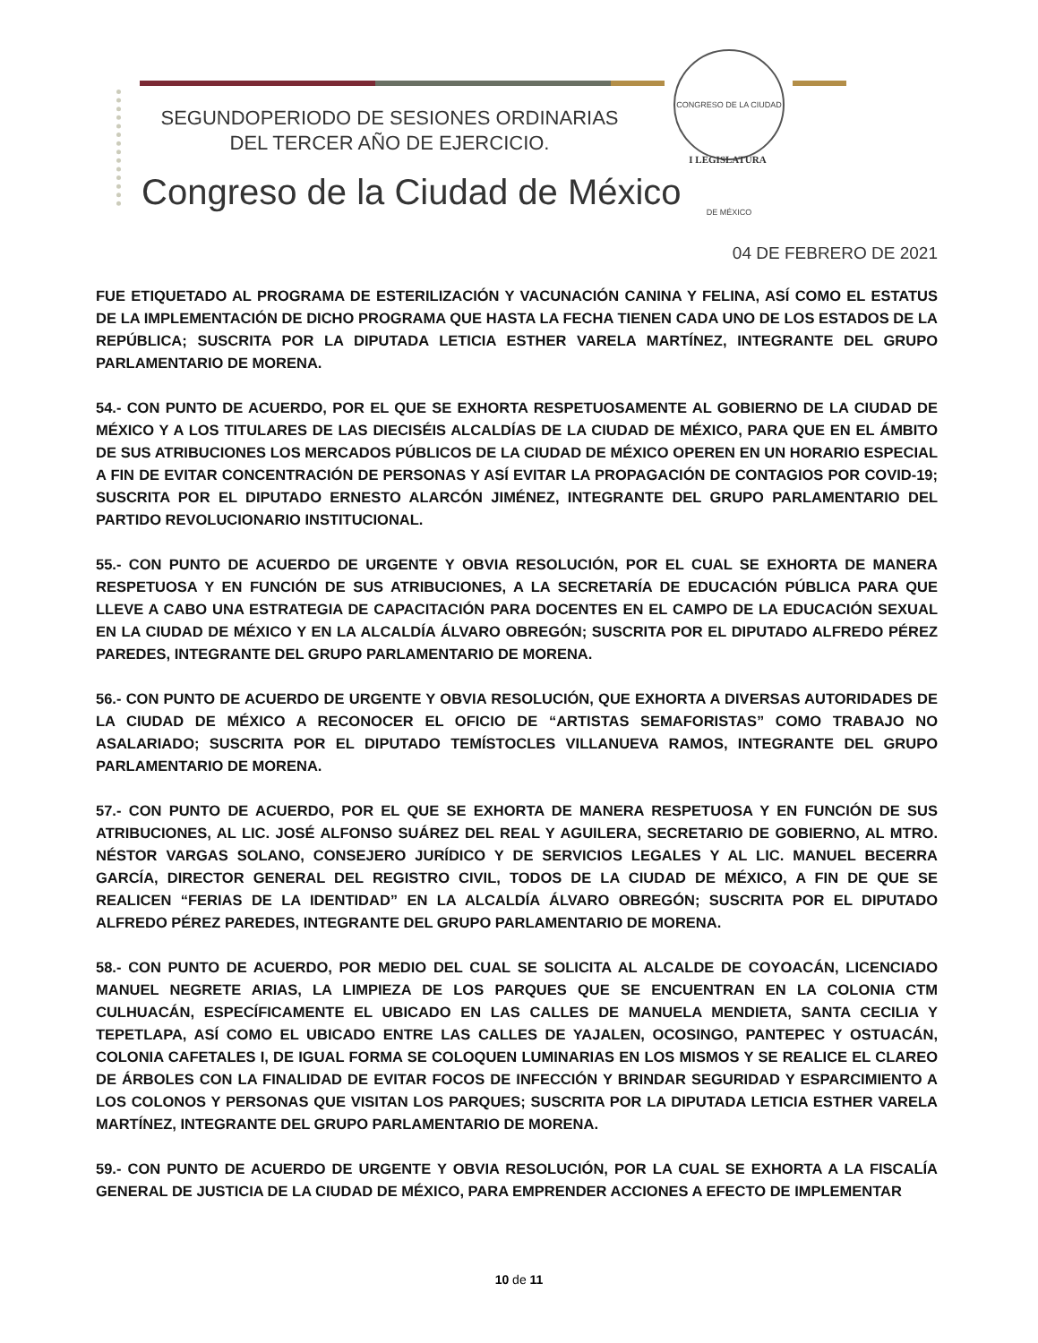SEGUNDOPERIODO DE SESIONES ORDINARIAS
DEL TERCER AÑO DE EJERCICIO.
CONGRESO DE LA CIUDAD DE MÉXICO
I LEGISLATURA
Congreso de la Ciudad de México
04 DE FEBRERO DE 2021
FUE ETIQUETADO AL PROGRAMA DE ESTERILIZACIÓN Y VACUNACIÓN CANINA Y FELINA, ASÍ COMO EL ESTATUS DE LA IMPLEMENTACIÓN DE DICHO PROGRAMA QUE HASTA LA FECHA TIENEN CADA UNO DE LOS ESTADOS DE LA REPÚBLICA; SUSCRITA POR LA DIPUTADA LETICIA ESTHER VARELA MARTÍNEZ, INTEGRANTE DEL GRUPO PARLAMENTARIO DE MORENA.
54.- CON PUNTO DE ACUERDO, POR EL QUE SE EXHORTA RESPETUOSAMENTE AL GOBIERNO DE LA CIUDAD DE MÉXICO Y A LOS TITULARES DE LAS DIECISÉIS ALCALDÍAS DE LA CIUDAD DE MÉXICO, PARA QUE EN EL ÁMBITO DE SUS ATRIBUCIONES LOS MERCADOS PÚBLICOS DE LA CIUDAD DE MÉXICO OPEREN EN UN HORARIO ESPECIAL A FIN DE EVITAR CONCENTRACIÓN DE PERSONAS Y ASÍ EVITAR LA PROPAGACIÓN DE CONTAGIOS POR COVID-19; SUSCRITA POR EL DIPUTADO ERNESTO ALARCÓN JIMÉNEZ, INTEGRANTE DEL GRUPO PARLAMENTARIO DEL PARTIDO REVOLUCIONARIO INSTITUCIONAL.
55.- CON PUNTO DE ACUERDO DE URGENTE Y OBVIA RESOLUCIÓN, POR EL CUAL SE EXHORTA DE MANERA RESPETUOSA Y EN FUNCIÓN DE SUS ATRIBUCIONES, A LA SECRETARÍA DE EDUCACIÓN PÚBLICA PARA QUE LLEVE A CABO UNA ESTRATEGIA DE CAPACITACIÓN PARA DOCENTES EN EL CAMPO DE LA EDUCACIÓN SEXUAL EN LA CIUDAD DE MÉXICO Y EN LA ALCALDÍA ÁLVARO OBREGÓN; SUSCRITA POR EL DIPUTADO ALFREDO PÉREZ PAREDES, INTEGRANTE DEL GRUPO PARLAMENTARIO DE MORENA.
56.- CON PUNTO DE ACUERDO DE URGENTE Y OBVIA RESOLUCIÓN, QUE EXHORTA A DIVERSAS AUTORIDADES DE LA CIUDAD DE MÉXICO A RECONOCER EL OFICIO DE “ARTISTAS SEMAFORISTAS” COMO TRABAJO NO ASALARIADO; SUSCRITA POR EL DIPUTADO TEMÍSTOCLES VILLANUEVA RAMOS, INTEGRANTE DEL GRUPO PARLAMENTARIO DE MORENA.
57.- CON PUNTO DE ACUERDO, POR EL QUE SE EXHORTA DE MANERA RESPETUOSA Y EN FUNCIÓN DE SUS ATRIBUCIONES, AL LIC. JOSÉ ALFONSO SUÁREZ DEL REAL Y AGUILERA, SECRETARIO DE GOBIERNO, AL MTRO. NÉSTOR VARGAS SOLANO, CONSEJERO JURÍDICO Y DE SERVICIOS LEGALES Y AL LIC. MANUEL BECERRA GARCÍA, DIRECTOR GENERAL DEL REGISTRO CIVIL, TODOS DE LA CIUDAD DE MÉXICO, A FIN DE QUE SE REALICEN “FERIAS DE LA IDENTIDAD” EN LA ALCALDÍA ÁLVARO OBREGÓN; SUSCRITA POR EL DIPUTADO ALFREDO PÉREZ PAREDES, INTEGRANTE DEL GRUPO PARLAMENTARIO DE MORENA.
58.- CON PUNTO DE ACUERDO, POR MEDIO DEL CUAL SE SOLICITA AL ALCALDE DE COYOACÁN, LICENCIADO MANUEL NEGRETE ARIAS, LA LIMPIEZA DE LOS PARQUES QUE SE ENCUENTRAN EN LA COLONIA CTM CULHUACÁN, ESPECÍFICAMENTE EL UBICADO EN LAS CALLES DE MANUELA MENDIETA, SANTA CECILIA Y TEPETLAPA, ASÍ COMO EL UBICADO ENTRE LAS CALLES DE YAJALEN, OCOSINGO, PANTEPEC Y OSTUACÁN, COLONIA CAFETALES I, DE IGUAL FORMA SE COLOQUEN LUMINARIAS EN LOS MISMOS Y SE REALICE EL CLAREO DE ÁRBOLES CON LA FINALIDAD DE EVITAR FOCOS DE INFECCIÓN Y BRINDAR SEGURIDAD Y ESPARCIMIENTO A LOS COLONOS Y PERSONAS QUE VISITAN LOS PARQUES; SUSCRITA POR LA DIPUTADA LETICIA ESTHER VARELA MARTÍNEZ, INTEGRANTE DEL GRUPO PARLAMENTARIO DE MORENA.
59.- CON PUNTO DE ACUERDO DE URGENTE Y OBVIA RESOLUCIÓN, POR LA CUAL SE EXHORTA A LA FISCALÍA GENERAL DE JUSTICIA DE LA CIUDAD DE MÉXICO, PARA EMPRENDER ACCIONES A EFECTO DE IMPLEMENTAR
10 de 11